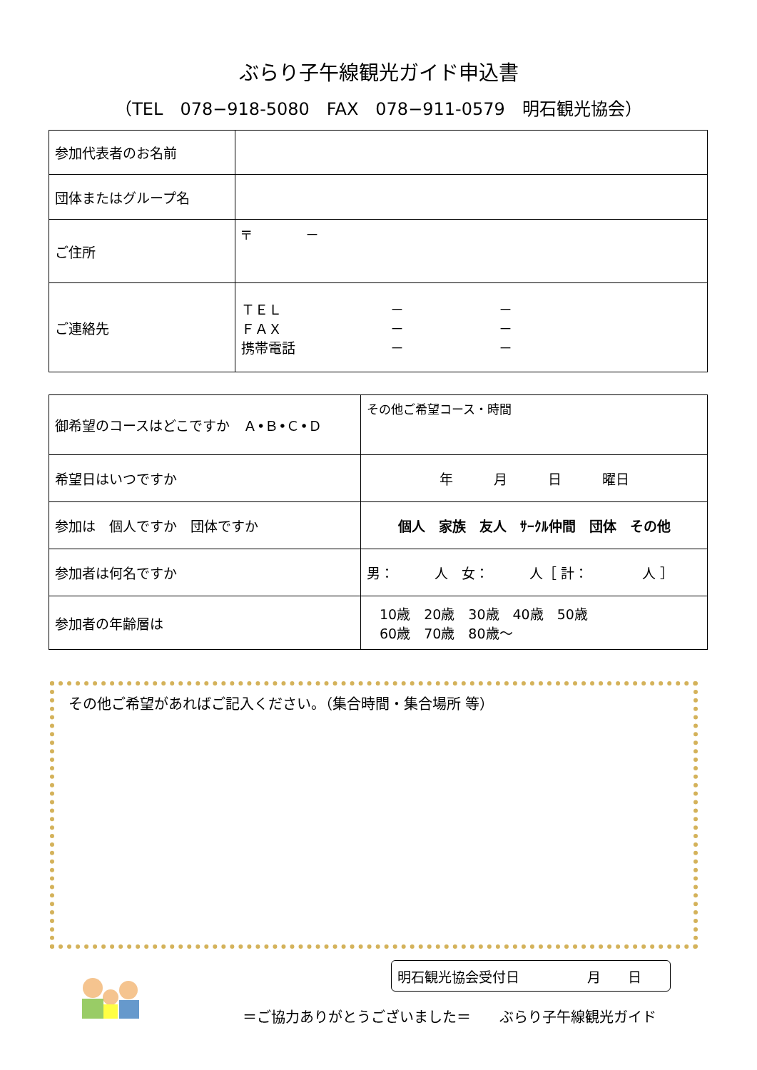ぶらり子午線観光ガイド申込書
（TEL　078−918-5080　FAX　078−911-0579　明石観光協会）
| 参加代表者のお名前 | |
| 団体またはグループ名 | |
| ご住所 | 〒 － |
| ご連絡先 | ＴＥＬ － － ＦＡＸ － － 携帯電話 － － |
| 御希望のコースはどこですか Ａ•Ｂ•Ｃ•Ｄ | その他ご希望コース・時間 |
| 希望日はいつですか | 年 月 日 曜日 |
| 参加は 個人ですか 団体ですか | 個人 家族 友人 ｻｰｸﾙ仲間 団体 その他 |
| 参加者は何名ですか | 男： 人 女： 人［ 計： 人 ］ |
| 参加者の年齢層は | 10歳 20歳 30歳 40歳 50歳 60歳 70歳 80歳～ |
その他ご希望があればご記入ください。（集合時間・集合場所 等）
明石観光協会受付日　　　　　月　　日
＝ご協力ありがとうございました＝　　ぶらり子午線観光ガイド